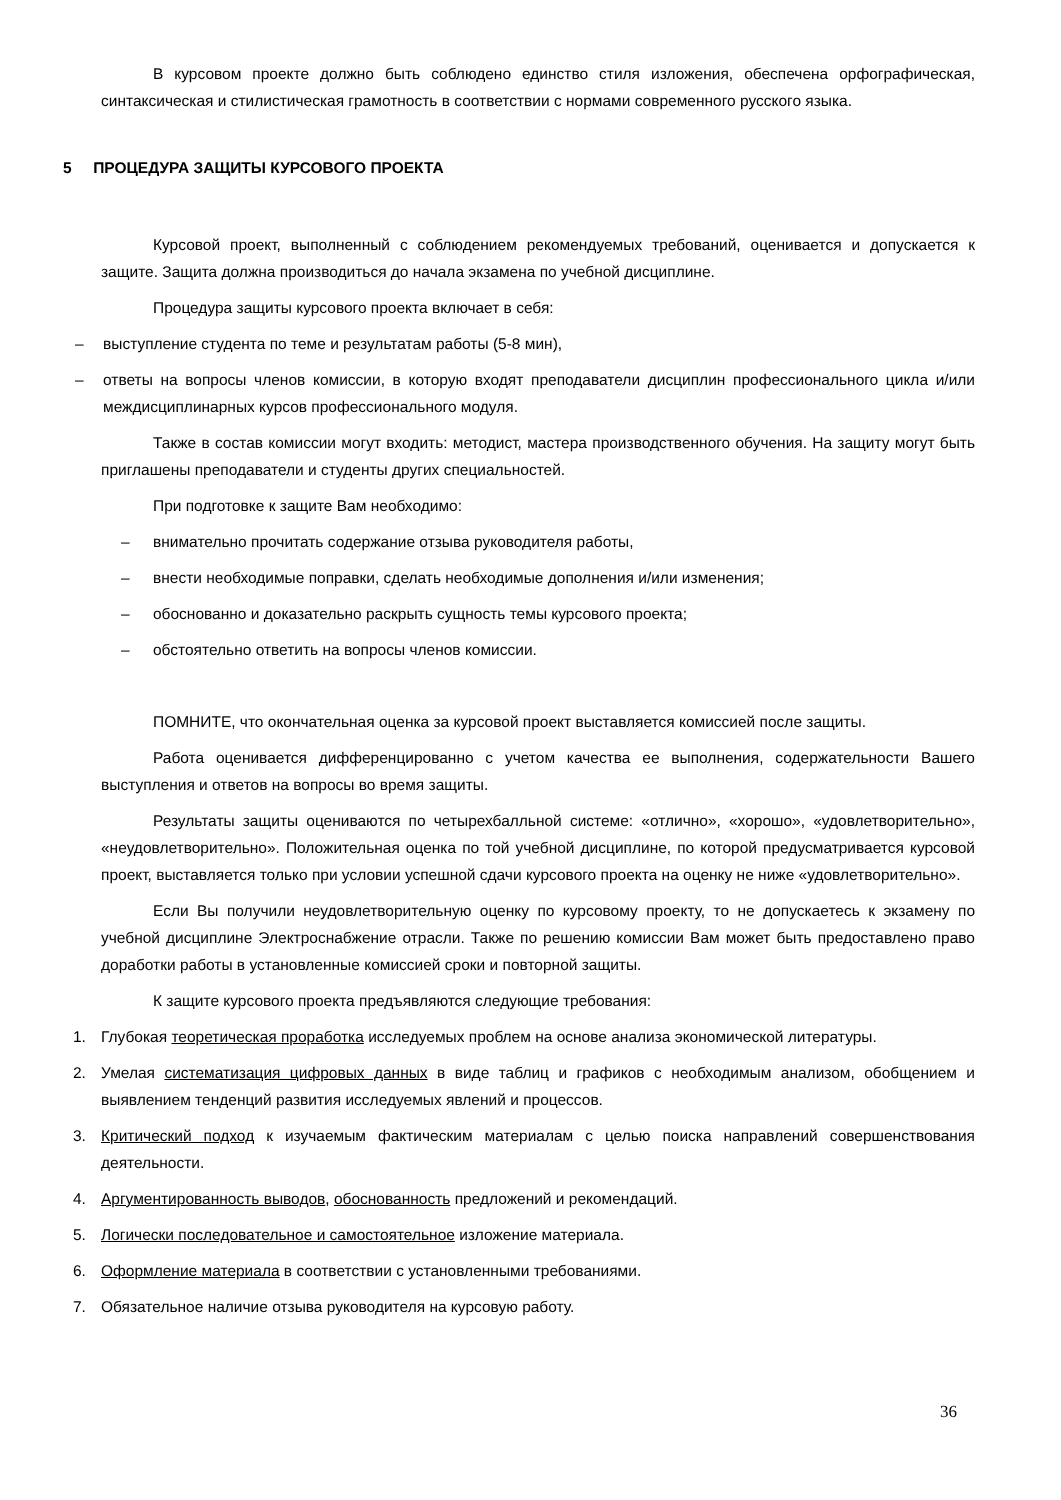В курсовом проекте должно быть соблюдено единство стиля изложения, обеспечена орфографическая, синтаксическая и стилистическая грамотность в соответствии с нормами современного русского языка.
5 ПРОЦЕДУРА ЗАЩИТЫ КУРСОВОГО ПРОЕКТА
Курсовой проект, выполненный с соблюдением рекомендуемых требований, оценивается и допускается к защите. Защита должна производиться до начала экзамена по учебной дисциплине.
Процедура защиты курсового проекта включает в себя:
– выступление студента по теме и результатам работы (5-8 мин),
– ответы на вопросы членов комиссии, в которую входят преподаватели дисциплин профессионального цикла и/или междисциплинарных курсов профессионального модуля.
Также в состав комиссии могут входить: методист, мастера производственного обучения. На защиту могут быть приглашены преподаватели и студенты других специальностей.
При подготовке к защите Вам необходимо:
– внимательно прочитать содержание отзыва руководителя работы,
– внести необходимые поправки, сделать необходимые дополнения и/или изменения;
– обоснованно и доказательно раскрыть сущность темы курсового проекта;
– обстоятельно ответить на вопросы членов комиссии.
ПОМНИТЕ, что окончательная оценка за курсовой проект выставляется комиссией после защиты.
Работа оценивается дифференцированно с учетом качества ее выполнения, содержательности Вашего выступления и ответов на вопросы во время защиты.
Результаты защиты оцениваются по четырехбалльной системе: «отлично», «хорошо», «удовлетворительно», «неудовлетворительно». Положительная оценка по той учебной дисциплине, по которой предусматривается курсовой проект, выставляется только при условии успешной сдачи курсового проекта на оценку не ниже «удовлетворительно».
Если Вы получили неудовлетворительную оценку по курсовому проекту, то не допускаетесь к экзамену по учебной дисциплине Электроснабжение отрасли. Также по решению комиссии Вам может быть предоставлено право доработки работы в установленные комиссией сроки и повторной защиты.
К защите курсового проекта предъявляются следующие требования:
1. Глубокая теоретическая проработка исследуемых проблем на основе анализа экономической литературы.
2. Умелая систематизация цифровых данных в виде таблиц и графиков с необходимым анализом, обобщением и выявлением тенденций развития исследуемых явлений и процессов.
3. Критический подход к изучаемым фактическим материалам с целью поиска направлений совершенствования деятельности.
4. Аргументированность выводов, обоснованность предложений и рекомендаций.
5. Логически последовательное и самостоятельное изложение материала.
6. Оформление материала в соответствии с установленными требованиями.
7. Обязательное наличие отзыва руководителя на курсовую работу.
36